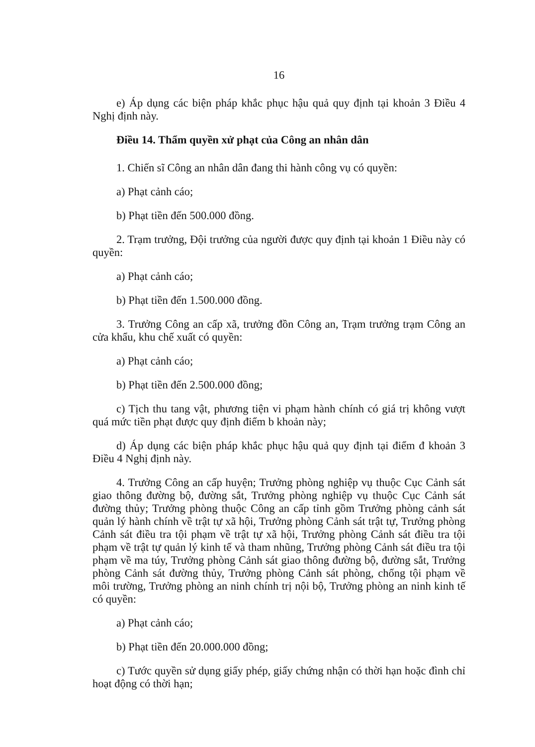16
e) Áp dụng các biện pháp khắc phục hậu quả quy định tại khoản 3 Điều 4 Nghị định này.
Điều 14. Thẩm quyền xử phạt của Công an nhân dân
1. Chiến sĩ Công an nhân dân đang thi hành công vụ có quyền:
a) Phạt cảnh cáo;
b) Phạt tiền đến 500.000 đồng.
2. Trạm trưởng, Đội trưởng của người được quy định tại khoản 1 Điều này có quyền:
a) Phạt cảnh cáo;
b) Phạt tiền đến 1.500.000 đồng.
3. Trưởng Công an cấp xã, trưởng đồn Công an, Trạm trưởng trạm Công an cửa khẩu, khu chế xuất có quyền:
a) Phạt cảnh cáo;
b) Phạt tiền đến 2.500.000 đồng;
c) Tịch thu tang vật, phương tiện vi phạm hành chính có giá trị không vượt quá mức tiền phạt được quy định điểm b khoản này;
d) Áp dụng các biện pháp khắc phục hậu quả quy định tại điểm đ khoản 3 Điều 4 Nghị định này.
4. Trưởng Công an cấp huyện; Trưởng phòng nghiệp vụ thuộc Cục Cảnh sát giao thông đường bộ, đường sắt, Trưởng phòng nghiệp vụ thuộc Cục Cảnh sát đường thủy; Trưởng phòng thuộc Công an cấp tỉnh gồm Trưởng phòng cảnh sát quản lý hành chính về trật tự xã hội, Trưởng phòng Cảnh sát trật tự, Trưởng phòng Cảnh sát điều tra tội phạm về trật tự xã hội, Trưởng phòng Cảnh sát điều tra tội phạm về trật tự quản lý kinh tế và tham nhũng, Trưởng phòng Cảnh sát điều tra tội phạm về ma túy, Trưởng phòng Cảnh sát giao thông đường bộ, đường sắt, Trưởng phòng Cảnh sát đường thủy, Trưởng phòng Cảnh sát phòng, chống tội phạm về môi trường, Trưởng phòng an ninh chính trị nội bộ, Trưởng phòng an ninh kinh tế có quyền:
a) Phạt cảnh cáo;
b) Phạt tiền đến 20.000.000 đồng;
c) Tước quyền sử dụng giấy phép, giấy chứng nhận có thời hạn hoặc đình chỉ hoạt động có thời hạn;